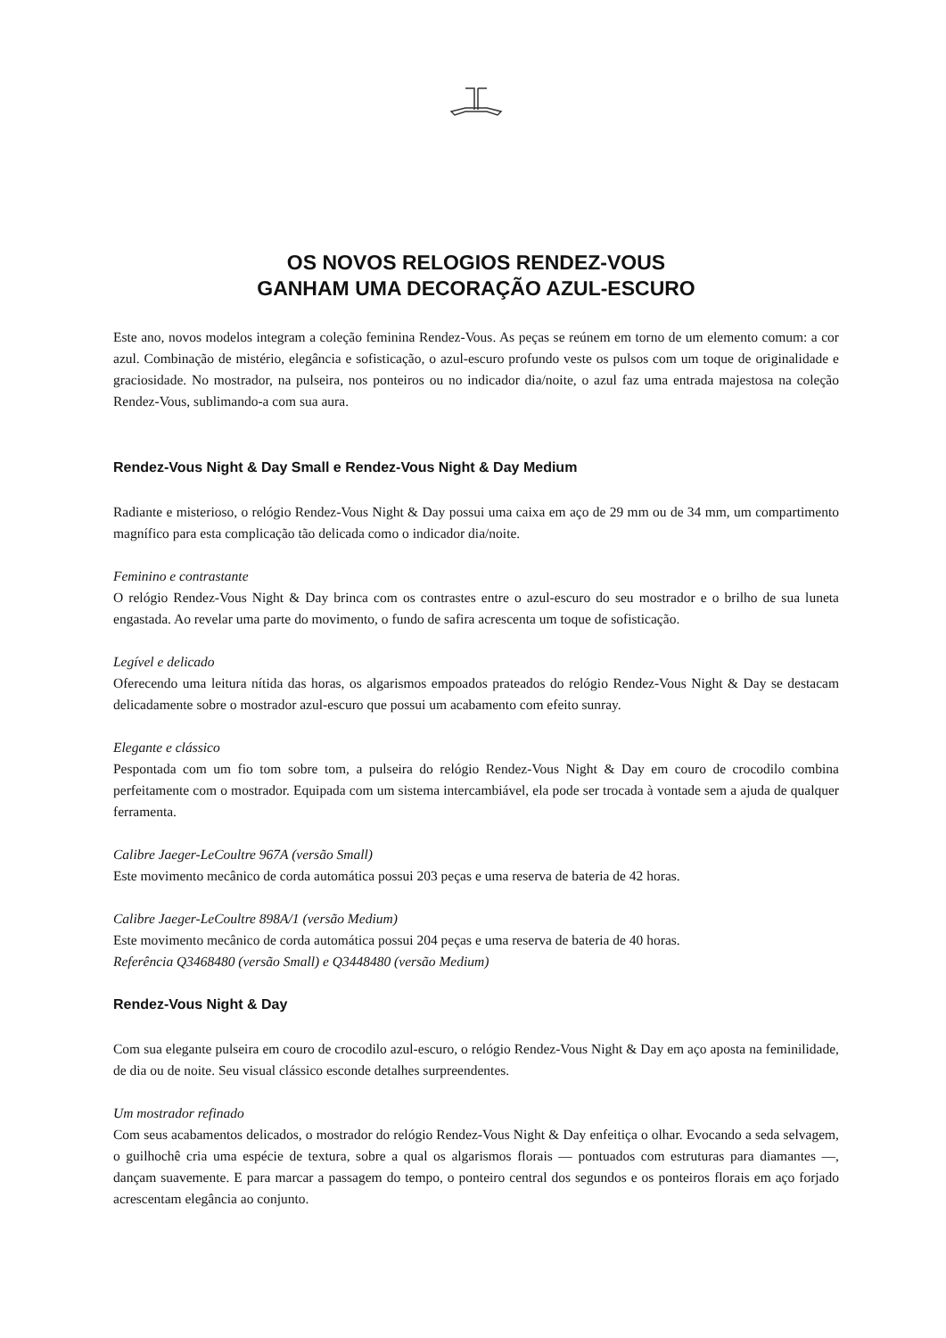OS NOVOS RELOGIOS RENDEZ-VOUS
GANHAM UMA DECORAÇÃO AZUL-ESCURO
Este ano, novos modelos integram a coleção feminina Rendez-Vous. As peças se reúnem em torno de um elemento comum: a cor azul. Combinação de mistério, elegância e sofisticação, o azul-escuro profundo veste os pulsos com um toque de originalidade e graciosidade. No mostrador, na pulseira, nos ponteiros ou no indicador dia/noite, o azul faz uma entrada majestosa na coleção Rendez-Vous, sublimando-a com sua aura.
Rendez-Vous Night & Day Small e Rendez-Vous Night & Day Medium
Radiante e misterioso, o relógio Rendez-Vous Night & Day possui uma caixa em aço de 29 mm ou de 34 mm, um compartimento magnífico para esta complicação tão delicada como o indicador dia/noite.
Feminino e contrastante
O relógio Rendez-Vous Night & Day brinca com os contrastes entre o azul-escuro do seu mostrador e o brilho de sua luneta engastada. Ao revelar uma parte do movimento, o fundo de safira acrescenta um toque de sofisticação.
Legível e delicado
Oferecendo uma leitura nítida das horas, os algarismos empoados prateados do relógio Rendez-Vous Night & Day se destacam delicadamente sobre o mostrador azul-escuro que possui um acabamento com efeito sunray.
Elegante e clássico
Pespontada com um fio tom sobre tom, a pulseira do relógio Rendez-Vous Night & Day em couro de crocodilo combina perfeitamente com o mostrador. Equipada com um sistema intercambiável, ela pode ser trocada à vontade sem a ajuda de qualquer ferramenta.
Calibre Jaeger-LeCoultre 967A (versão Small)
Este movimento mecânico de corda automática possui 203 peças e uma reserva de bateria de 42 horas.
Calibre Jaeger-LeCoultre 898A/1 (versão Medium)
Este movimento mecânico de corda automática possui 204 peças e uma reserva de bateria de 40 horas.
Referência Q3468480 (versão Small) e Q3448480 (versão Medium)
Rendez-Vous Night & Day
Com sua elegante pulseira em couro de crocodilo azul-escuro, o relógio Rendez-Vous Night & Day em aço aposta na feminilidade, de dia ou de noite. Seu visual clássico esconde detalhes surpreendentes.
Um mostrador refinado
Com seus acabamentos delicados, o mostrador do relógio Rendez-Vous Night & Day enfeitiça o olhar. Evocando a seda selvagem, o guilhochê cria uma espécie de textura, sobre a qual os algarismos florais — pontuados com estruturas para diamantes —, dançam suavemente. E para marcar a passagem do tempo, o ponteiro central dos segundos e os ponteiros florais em aço forjado acrescentam elegância ao conjunto.